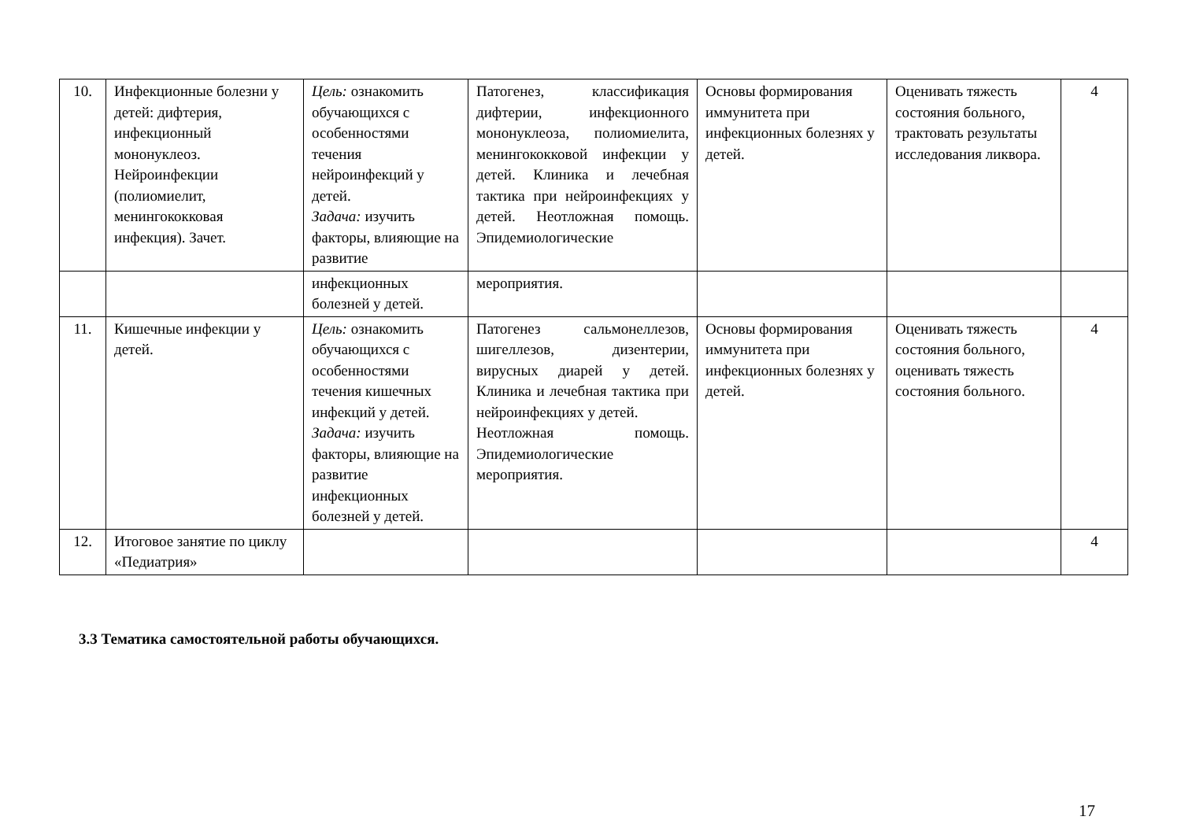| 10. | Инфекционные болезни у детей: дифтерия, инфекционный мононуклеоз. Нейроинфекции (полиомиелит, менингококковая инфекция). Зачет. | Цель: ознакомить обучающихся с особенностями течения нейроинфекций у детей. Задача: изучить факторы, влияющие на развитие | Патогенез, классификация дифтерии, инфекционного мононуклеоза, полиомиелита, менингококковой инфекции у детей. Клиника и лечебная тактика при нейроинфекциях у детей. Неотложная помощь. Эпидемиологические | Основы формирования иммунитета при инфекционных болезнях у детей. | Оценивать тяжесть состояния больного, трактовать результаты исследования ликвора. | 4 |
| | | инфекционных болезней у детей. | мероприятия. | | | |
| 11. | Кишечные инфекции у детей. | Цель: ознакомить обучающихся с особенностями течения кишечных инфекций у детей. Задача: изучить факторы, влияющие на развитие инфекционных болезней у детей. | Патогенез сальмонеллезов, шигеллезов, дизентерии, вирусных диарей у детей. Клиника и лечебная тактика при нейроинфекциях у детей. Неотложная помощь. Эпидемиологические мероприятия. | Основы формирования иммунитета при инфекционных болезнях у детей. | Оценивать тяжесть состояния больного, оценивать тяжесть состояния больного. | 4 |
| 12. | Итоговое занятие по циклу «Педиатрия» | | | | | 4 |
3.3 Тематика самостоятельной работы обучающихся.
17